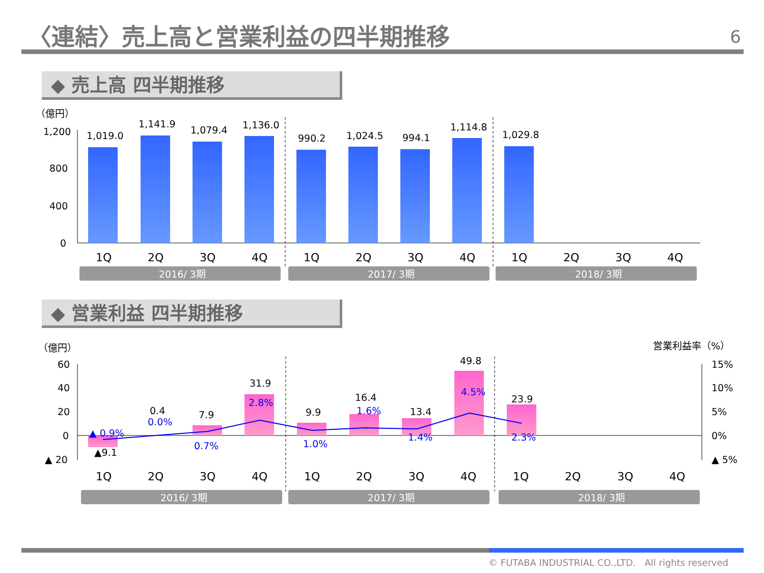〈連結〉売上高と営業利益の四半期推移 6
◆ 売上高 四半期推移
（億円）
1,200
800
400
0
1,019.0
1,141.9
1,079.4
1,136.0
990.2
1,024.5
994.1
1,114.8
1,029.8
1Q
2Q
3Q
4Q
1Q
2Q
3Q
4Q
1Q
2Q
3Q
4Q
2016/ 3期
2017/ 3期
2018/ 3期
◆ 営業利益 四半期推移
（億円）
営業利益率（%）
60
40
20
0
▲ 20
15%
10%
5%
0%
▲ 5%
▲9.1
0.4
7.9
31.9
9.9
16.4
13.4
49.8
23.9
▲ 0.9%
0.0%
0.7%
2.8%
1.0%
1.6%
1.4%
4.5%
2.3%
1Q
2Q
3Q
4Q
1Q
2Q
3Q
4Q
1Q
2Q
3Q
4Q
2016/ 3期
2017/ 3期
2018/ 3期
© FUTABA INDUSTRIAL CO.,LTD. All rights reserved